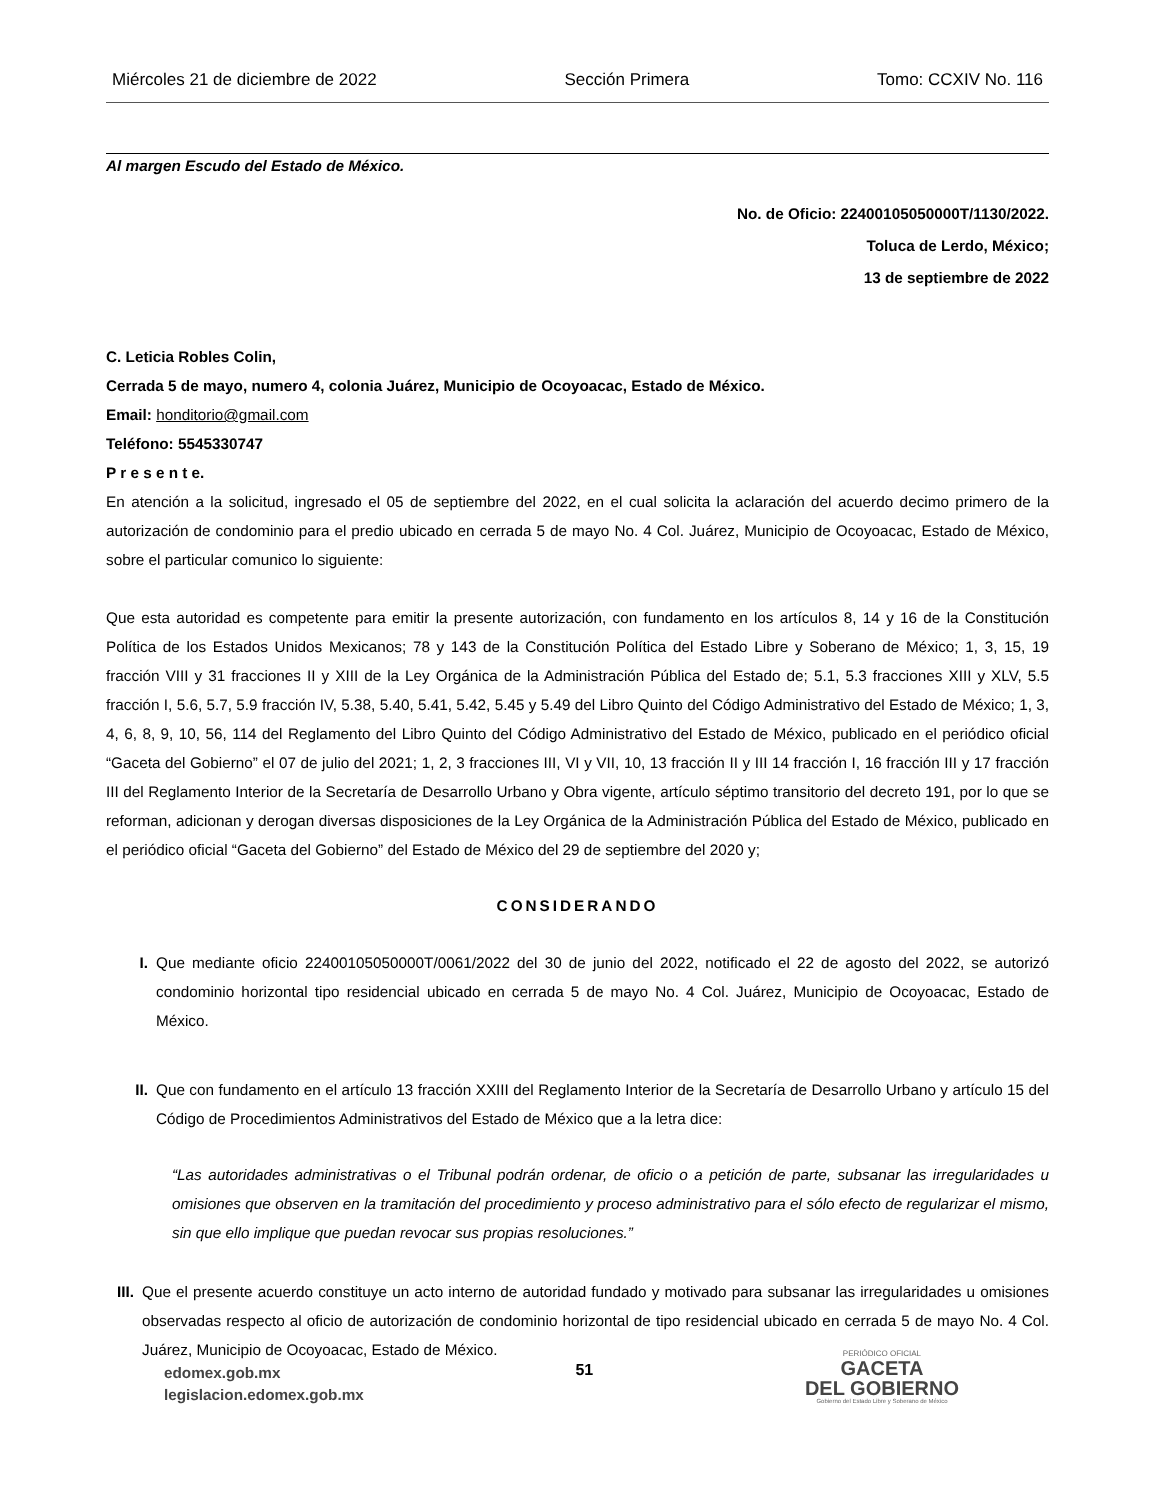Miércoles 21 de diciembre de 2022 Sección Primera Tomo: CCXIV No. 116
Al margen Escudo del Estado de México.
No. de Oficio: 22400105050000T/1130/2022.
Toluca de Lerdo, México;
13 de septiembre de 2022
C. Leticia Robles Colin,
Cerrada 5 de mayo, numero 4, colonia Juárez, Municipio de Ocoyoacac, Estado de México.
Email: honditorio@gmail.com
Teléfono: 5545330747
P r e s e n t e.
En atención a la solicitud, ingresado el 05 de septiembre del 2022, en el cual solicita la aclaración del acuerdo decimo primero de la autorización de condominio para el predio ubicado en cerrada 5 de mayo No. 4 Col. Juárez, Municipio de Ocoyoacac, Estado de México, sobre el particular comunico lo siguiente:
Que esta autoridad es competente para emitir la presente autorización, con fundamento en los artículos 8, 14 y 16 de la Constitución Política de los Estados Unidos Mexicanos; 78 y 143 de la Constitución Política del Estado Libre y Soberano de México; 1, 3, 15, 19 fracción VIII y 31 fracciones II y XIII de la Ley Orgánica de la Administración Pública del Estado de; 5.1, 5.3 fracciones XIII y XLV, 5.5 fracción I, 5.6, 5.7, 5.9 fracción IV, 5.38, 5.40, 5.41, 5.42, 5.45 y 5.49 del Libro Quinto del Código Administrativo del Estado de México; 1, 3, 4, 6, 8, 9, 10, 56, 114 del Reglamento del Libro Quinto del Código Administrativo del Estado de México, publicado en el periódico oficial “Gaceta del Gobierno” el 07 de julio del 2021; 1, 2, 3 fracciones III, VI y VII, 10, 13 fracción II y III 14 fracción I, 16 fracción III y 17 fracción III del Reglamento Interior de la Secretaría de Desarrollo Urbano y Obra vigente, artículo séptimo transitorio del decreto 191, por lo que se reforman, adicionan y derogan diversas disposiciones de la Ley Orgánica de la Administración Pública del Estado de México, publicado en el periódico oficial “Gaceta del Gobierno” del Estado de México del 29 de septiembre del 2020 y;
CONSIDERANDO
I. Que mediante oficio 22400105050000T/0061/2022 del 30 de junio del 2022, notificado el 22 de agosto del 2022, se autorizó condominio horizontal tipo residencial ubicado en cerrada 5 de mayo No. 4 Col. Juárez, Municipio de Ocoyoacac, Estado de México.
II. Que con fundamento en el artículo 13 fracción XXIII del Reglamento Interior de la Secretaría de Desarrollo Urbano y artículo 15 del Código de Procedimientos Administrativos del Estado de México que a la letra dice:
“Las autoridades administrativas o el Tribunal podrán ordenar, de oficio o a petición de parte, subsanar las irregularidades u omisiones que observen en la tramitación del procedimiento y proceso administrativo para el sólo efecto de regularizar el mismo, sin que ello implique que puedan revocar sus propias resoluciones.”
III.
Que el presente acuerdo constituye un acto interno de autoridad fundado y motivado para subsanar las irregularidades u omisiones observadas respecto al oficio de autorización de condominio horizontal de tipo residencial ubicado en cerrada 5 de mayo No. 4 Col. Juárez, Municipio de Ocoyoacac, Estado de México.
edomex.gob.mx
legislacion.edomex.gob.mx
51
PERIÓDICO OFICIAL
GACETA
DEL GOBIERNO
Gobierno del Estado Libre y Soberano de México